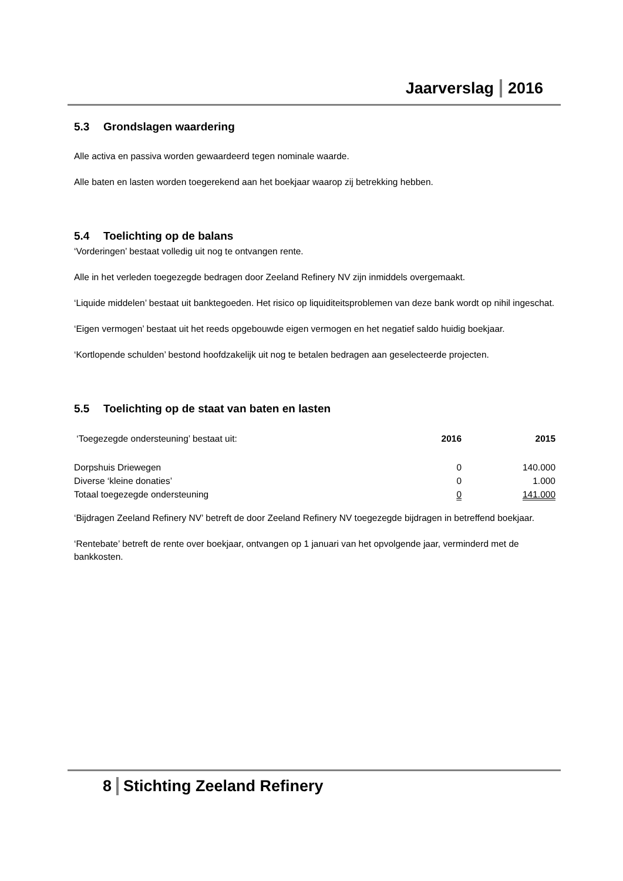Jaarverslag 2016
5.3 Grondslagen waardering
Alle activa en passiva worden gewaardeerd tegen nominale waarde.
Alle baten en lasten worden toegerekend aan het boekjaar waarop zij betrekking hebben.
5.4 Toelichting op de balans
‘Vorderingen’ bestaat volledig uit nog te ontvangen rente.
Alle in het verleden toegezegde bedragen door Zeeland Refinery NV zijn inmiddels overgemaakt.
‘Liquide middelen’ bestaat uit banktegoeden. Het risico op liquiditeitsproblemen van deze bank wordt op nihil ingeschat.
‘Eigen vermogen’ bestaat uit het reeds opgebouwde eigen vermogen en het negatief saldo huidig boekjaar.
‘Kortlopende schulden’ bestond hoofdzakelijk uit nog te betalen bedragen aan geselecteerde projecten.
5.5 Toelichting op de staat van baten en lasten
| ‘Toegezegde ondersteuning’ bestaat uit: | 2016 | 2015 |
| Dorpshuis Driewegen | 0 | 140.000 |
| Diverse ‘kleine donaties’ | 0 | 1.000 |
| Totaal toegezegde ondersteuning | 0 | 141.000 |
‘Bijdragen Zeeland Refinery NV’ betreft de door Zeeland Refinery NV toegezegde bijdragen in betreffend boekjaar.
‘Rentebate’ betreft de rente over boekjaar, ontvangen op 1 januari van het opvolgende jaar, verminderd met de bankkosten.
8 Stichting Zeeland Refinery